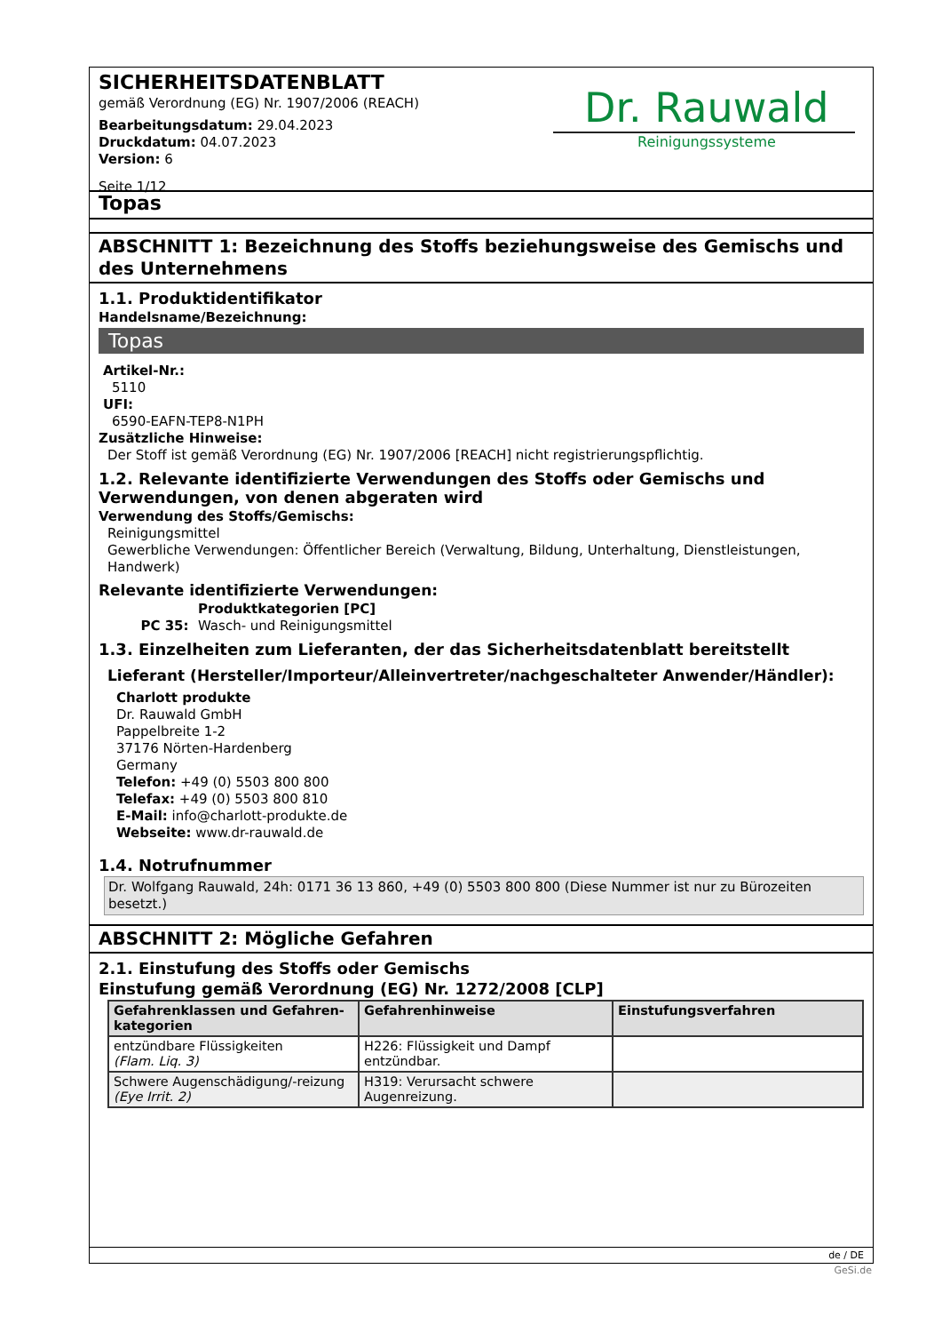SICHERHEITSDATENBLATT
gemäß Verordnung (EG) Nr. 1907/2006 (REACH)
Bearbeitungsdatum: 29.04.2023
Druckdatum: 04.07.2023
Version: 6
Seite 1/12
Dr. Rauwald
Reinigungssysteme
Topas
ABSCHNITT 1: Bezeichnung des Stoffs beziehungsweise des Gemischs und des Unternehmens
1.1. Produktidentifikator
Handelsname/Bezeichnung:
Topas
Artikel-Nr.:
5110
UFI:
6590-EAFN-TEP8-N1PH
Zusätzliche Hinweise:
Der Stoff ist gemäß Verordnung (EG) Nr. 1907/2006 [REACH] nicht registrierungspflichtig.
1.2. Relevante identifizierte Verwendungen des Stoffs oder Gemischs und Verwendungen, von denen abgeraten wird
Verwendung des Stoffs/Gemischs:
Reinigungsmittel
Gewerbliche Verwendungen: Öffentlicher Bereich (Verwaltung, Bildung, Unterhaltung, Dienstleistungen, Handwerk)
Relevante identifizierte Verwendungen:
Produktkategorien [PC]
PC 35: Wasch- und Reinigungsmittel
1.3. Einzelheiten zum Lieferanten, der das Sicherheitsdatenblatt bereitstellt
Lieferant (Hersteller/Importeur/Alleinvertreter/nachgeschalteter Anwender/Händler):
Charlott produkte
Dr. Rauwald GmbH
Pappelbreite 1-2
37176 Nörten-Hardenberg
Germany
Telefon: +49 (0) 5503 800 800
Telefax: +49 (0) 5503 800 810
E-Mail: info@charlott-produkte.de
Webseite: www.dr-rauwald.de
1.4. Notrufnummer
Dr. Wolfgang Rauwald, 24h: 0171 36 13 860, +49 (0) 5503 800 800 (Diese Nummer ist nur zu Bürozeiten besetzt.)
ABSCHNITT 2: Mögliche Gefahren
2.1. Einstufung des Stoffs oder Gemischs
Einstufung gemäß Verordnung (EG) Nr. 1272/2008 [CLP]
| Gefahrenklassen und Gefahren-kategorien | Gefahrenhinweise | Einstufungsverfahren |
| --- | --- | --- |
| entzündbare Flüssigkeiten (Flam. Liq. 3) | H226: Flüssigkeit und Dampf entzündbar. | |
| Schwere Augenschädigung/-reizung (Eye Irrit. 2) | H319: Verursacht schwere Augenreizung. | |
de / DE
GeSi.de